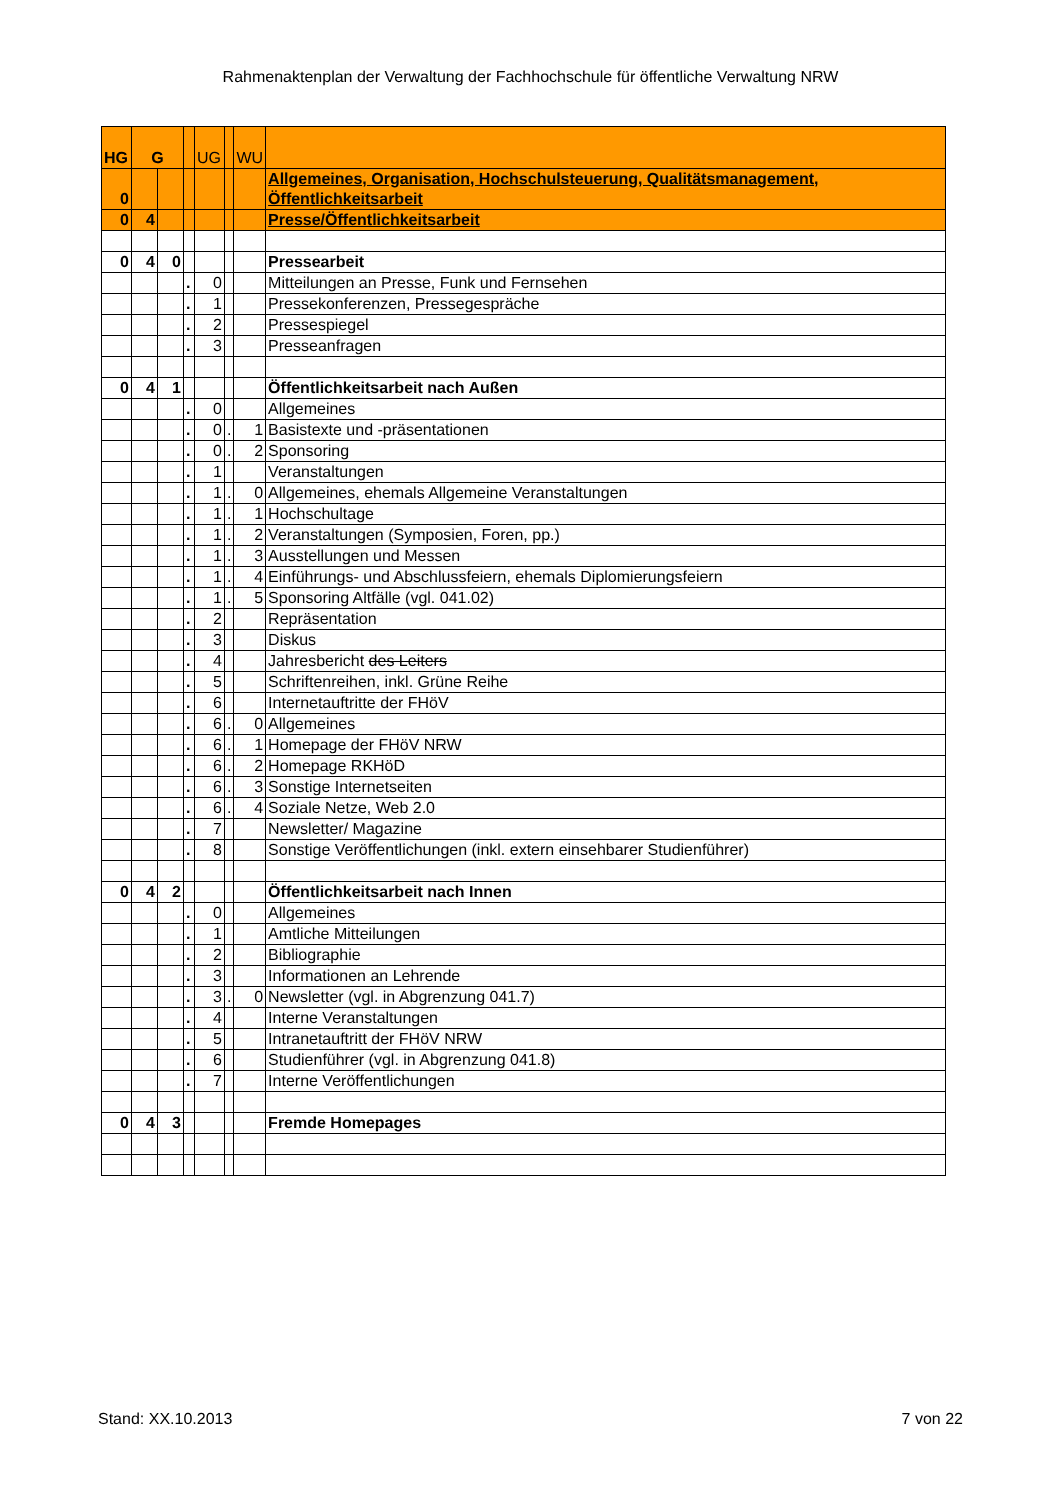Rahmenaktenplan der Verwaltung der Fachhochschule für öffentliche Verwaltung NRW
| HG | G | | | UG | | WU | |
| 0 | | | | | | | Allgemeines, Organisation, Hochschulsteuerung, Qualitätsmanagement, Öffentlichkeitsarbeit |
| 0 | 4 | | | | | | Presse/Öffentlichkeitsarbeit |
| 0 | 4 | 0 | | | | | Pressearbeit |
| | | | . | 0 | | | Mitteilungen an Presse, Funk und Fernsehen |
| | | | . | 1 | | | Pressekonferenzen, Pressegespräche |
| | | | . | 2 | | | Pressespiegel |
| | | | . | 3 | | | Presseanfragen |
| 0 | 4 | 1 | | | | | Öffentlichkeitsarbeit nach Außen |
| | | | . | 0 | | | Allgemeines |
| | | | . | 0 | . | 1 | Basistexte und -präsentationen |
| | | | . | 0 | . | 2 | Sponsoring |
| | | | . | 1 | | | Veranstaltungen |
| | | | . | 1 | . | 0 | Allgemeines, ehemals Allgemeine Veranstaltungen |
| | | | . | 1 | . | 1 | Hochschultage |
| | | | . | 1 | . | 2 | Veranstaltungen (Symposien, Foren, pp.) |
| | | | . | 1 | . | 3 | Ausstellungen und Messen |
| | | | . | 1 | . | 4 | Einführungs- und Abschlussfeiern, ehemals Diplomierungsfeiern |
| | | | . | 1 | . | 5 | Sponsoring Altfälle (vgl. 041.02) |
| | | | . | 2 | | | Repräsentation |
| | | | . | 3 | | | Diskus |
| | | | . | 4 | | | Jahresbericht des Leiters |
| | | | . | 5 | | | Schriftenreihen, inkl. Grüne Reihe |
| | | | . | 6 | | | Internetauftritte der FHöV |
| | | | . | 6 | . | 0 | Allgemeines |
| | | | . | 6 | . | 1 | Homepage der FHöV NRW |
| | | | . | 6 | . | 2 | Homepage RKHöD |
| | | | . | 6 | . | 3 | Sonstige Internetseiten |
| | | | . | 6 | . | 4 | Soziale Netze, Web 2.0 |
| | | | . | 7 | | | Newsletter/ Magazine |
| | | | . | 8 | | | Sonstige Veröffentlichungen (inkl. extern einsehbarer Studienführer) |
| 0 | 4 | 2 | | | | | Öffentlichkeitsarbeit nach Innen |
| | | | . | 0 | | | Allgemeines |
| | | | . | 1 | | | Amtliche Mitteilungen |
| | | | . | 2 | | | Bibliographie |
| | | | . | 3 | | | Informationen an Lehrende |
| | | | . | 3 | . | 0 | Newsletter (vgl. in Abgrenzung 041.7) |
| | | | . | 4 | | | Interne Veranstaltungen |
| | | | . | 5 | | | Intranetauftritt der FHöV NRW |
| | | | . | 6 | | | Studienführer (vgl. in Abgrenzung 041.8) |
| | | | . | 7 | | | Interne Veröffentlichungen |
| 0 | 4 | 3 | | | | | Fremde Homepages |
Stand: XX.10.2013 7 von 22